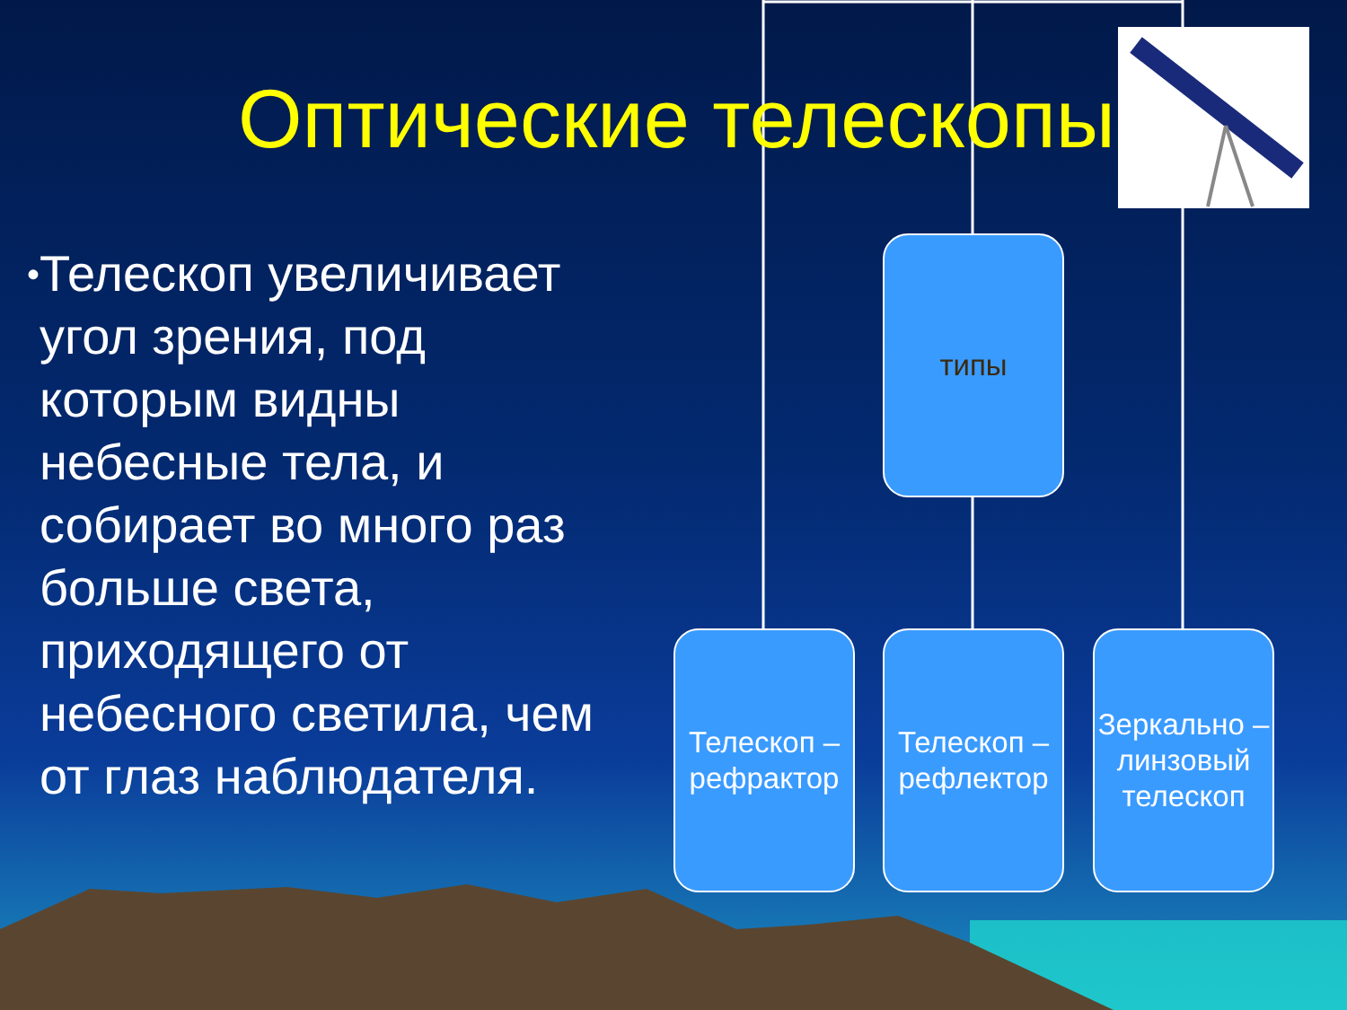Оптические телескопы
•
Телескоп увеличивает угол зрения, под которым видны небесные тела, и собирает во много раз больше света, приходящего от небесного светила, чем от глаз наблюдателя.
типы
Телескоп – рефрактор
Телескоп – рефлектор
Зеркально – линзовый телескоп